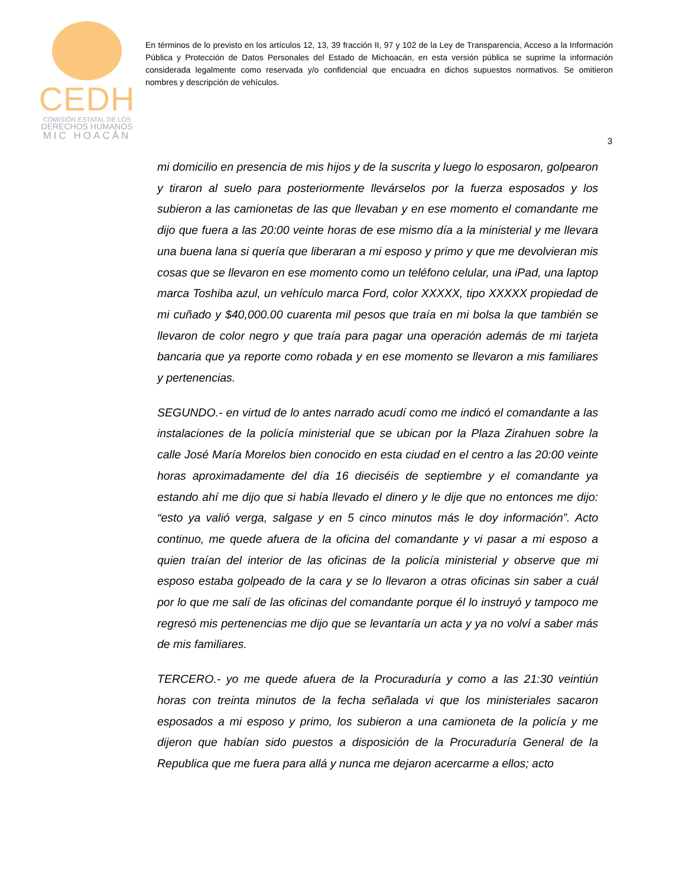CEDH
COMISIÓN ESTATAL DE LOS
DERECHOS HUMANOS
MIC HOACÁN
En términos de lo previsto en los artículos 12, 13, 39 fracción II, 97 y 102 de la Ley de Transparencia, Acceso a la Información Pública y Protección de Datos Personales del Estado de Michoacán, en esta versión pública se suprime la información considerada legalmente como reservada y/o confidencial que encuadra en dichos supuestos normativos. Se omitieron nombres y descripción de vehículos.
3
mi domicilio en presencia de mis hijos y de la suscrita y luego lo esposaron, golpearon y tiraron al suelo para posteriormente llevárselos por la fuerza esposados y los subieron a las camionetas de las que llevaban y en ese momento el comandante me dijo que fuera a las 20:00 veinte horas de ese mismo día a la ministerial y me llevara una buena lana si quería que liberaran a mi esposo y primo y que me devolvieran mis cosas que se llevaron en ese momento como un teléfono celular, una iPad, una laptop marca Toshiba azul, un vehículo marca Ford, color XXXXX, tipo XXXXX propiedad de mi cuñado y $40,000.00 cuarenta mil pesos que traía en mi bolsa la que también se llevaron de color negro y que traía para pagar una operación además de mi tarjeta bancaria que ya reporte como robada y en ese momento se llevaron a mis familiares y pertenencias.
SEGUNDO.- en virtud de lo antes narrado acudí como me indicó el comandante a las instalaciones de la policía ministerial que se ubican por la Plaza Zirahuen sobre la calle José María Morelos bien conocido en esta ciudad en el centro a las 20:00 veinte horas aproximadamente del día 16 dieciséis de septiembre y el comandante ya estando ahí me dijo que si había llevado el dinero y le dije que no entonces me dijo: “esto ya valió verga, salgase y en 5 cinco minutos más le doy información”. Acto continuo, me quede afuera de la oficina del comandante y vi pasar a mi esposo a quien traían del interior de las oficinas de la policía ministerial y observe que mi esposo estaba golpeado de la cara y se lo llevaron a otras oficinas sin saber a cuál por lo que me salí de las oficinas del comandante porque él lo instruyó y tampoco me regresó mis pertenencias me dijo que se levantaría un acta y ya no volví a saber más de mis familiares.
TERCERO.- yo me quede afuera de la Procuraduría y como a las 21:30 veintiún horas con treinta minutos de la fecha señalada vi que los ministeriales sacaron esposados a mi esposo y primo, los subieron a una camioneta de la policía y me dijeron que habían sido puestos a disposición de la Procuraduría General de la Republica que me fuera para allá y nunca me dejaron acercarme a ellos; acto